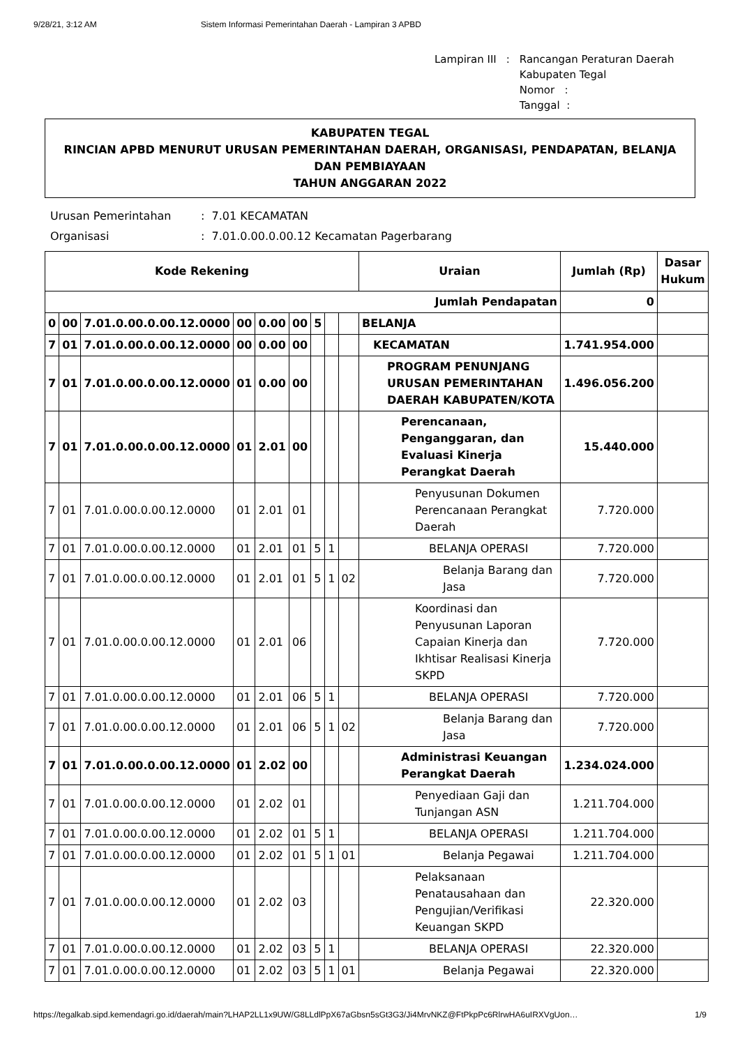9/28/21, 3:12 AM Sistem Informasi Pemerintahan Daerah - Lampiran 3 APBD
| Lampiran III | : | Rancangan Peraturan Daerah Kabupaten Tegal Nomor : Tanggal : |
KABUPATEN TEGAL
RINCIAN APBD MENURUT URUSAN PEMERINTAHAN DAERAH, ORGANISASI, PENDAPATAN, BELANJA DAN PEMBIAYAAN
TAHUN ANGGARAN 2022
| Urusan Pemerintahan | : 7.01 KECAMATAN |
| Organisasi | : 7.01.0.00.0.00.12 Kecamatan Pagerbarang |
| Kode Rekening | | | | | | | | | Uraian | Jumlah (Rp) | Dasar Hukum |
| --- | --- | --- | --- | --- | --- | --- | --- | --- | --- | --- | --- |
| Jumlah Pendapatan | | | | | | | | | | 0 | |
| 0 | 00 | 7.01.0.00.0.00.12.0000 | 00 | 0.00 | 00 | 5 | | | BELANJA | | |
| 7 | 01 | 7.01.0.00.0.00.12.0000 | 00 | 0.00 | 00 | | | | KECAMATAN | 1.741.954.000 | |
| 7 | 01 | 7.01.0.00.0.00.12.0000 | 01 | 0.00 | 00 | | | | PROGRAM PENUNJANG URUSAN PEMERINTAHAN DAERAH KABUPATEN/KOTA | 1.496.056.200 | |
| 7 | 01 | 7.01.0.00.0.00.12.0000 | 01 | 2.01 | 00 | | | | Perencanaan, Penganggaran, dan Evaluasi Kinerja Perangkat Daerah | 15.440.000 | |
| 7 | 01 | 7.01.0.00.0.00.12.0000 | 01 | 2.01 | 01 | | | | Penyusunan Dokumen Perencanaan Perangkat Daerah | 7.720.000 | |
| 7 | 01 | 7.01.0.00.0.00.12.0000 | 01 | 2.01 | 01 | 5 | 1 | | BELANJA OPERASI | 7.720.000 | |
| 7 | 01 | 7.01.0.00.0.00.12.0000 | 01 | 2.01 | 01 | 5 | 1 | 02 | Belanja Barang dan Jasa | 7.720.000 | |
| 7 | 01 | 7.01.0.00.0.00.12.0000 | 01 | 2.01 | 06 | | | | Koordinasi dan Penyusunan Laporan Capaian Kinerja dan Ikhtisar Realisasi Kinerja SKPD | 7.720.000 | |
| 7 | 01 | 7.01.0.00.0.00.12.0000 | 01 | 2.01 | 06 | 5 | 1 | | BELANJA OPERASI | 7.720.000 | |
| 7 | 01 | 7.01.0.00.0.00.12.0000 | 01 | 2.01 | 06 | 5 | 1 | 02 | Belanja Barang dan Jasa | 7.720.000 | |
| 7 | 01 | 7.01.0.00.0.00.12.0000 | 01 | 2.02 | 00 | | | | Administrasi Keuangan Perangkat Daerah | 1.234.024.000 | |
| 7 | 01 | 7.01.0.00.0.00.12.0000 | 01 | 2.02 | 01 | | | | Penyediaan Gaji dan Tunjangan ASN | 1.211.704.000 | |
| 7 | 01 | 7.01.0.00.0.00.12.0000 | 01 | 2.02 | 01 | 5 | 1 | | BELANJA OPERASI | 1.211.704.000 | |
| 7 | 01 | 7.01.0.00.0.00.12.0000 | 01 | 2.02 | 01 | 5 | 1 | 01 | Belanja Pegawai | 1.211.704.000 | |
| 7 | 01 | 7.01.0.00.0.00.12.0000 | 01 | 2.02 | 03 | | | | Pelaksanaan Penatausahaan dan Pengujian/Verifikasi Keuangan SKPD | 22.320.000 | |
| 7 | 01 | 7.01.0.00.0.00.12.0000 | 01 | 2.02 | 03 | 5 | 1 | | BELANJA OPERASI | 22.320.000 | |
| 7 | 01 | 7.01.0.00.0.00.12.0000 | 01 | 2.02 | 03 | 5 | 1 | 01 | Belanja Pegawai | 22.320.000 | |
https://tegalkab.sipd.kemendagri.go.id/daerah/main?LHAP2LL1x9UW/G8LLdlPpX67aGbsn5sGt3G3/Ji4MrvNKZ@FtPkpPc6RlrwHA6uIRXVgUon… 1/9